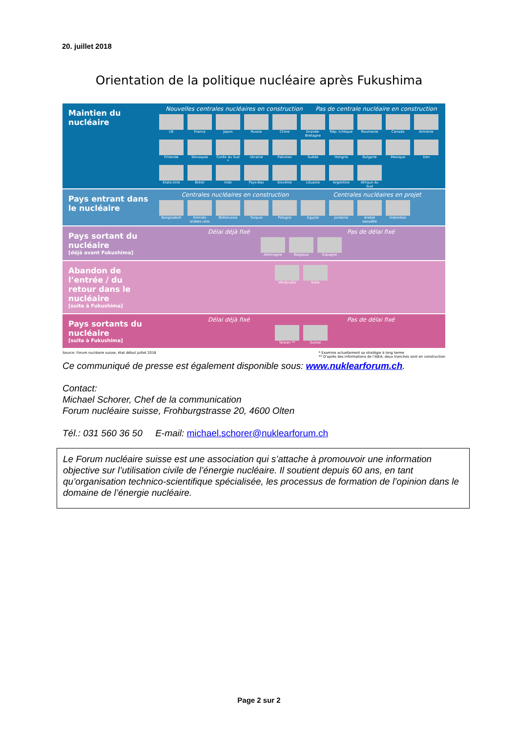20. juillet 2018
Orientation de la politique nucléaire après Fukushima
Maintien du nucléaire
Nouvelles centrales nucléaires en construction Pas de centrale nucléaire en construction
UE
France
Japon
Russie
Chine
Grande-Bretagne
Rép. tchèque
Roumanie
Canada
Arménie
Finlande
Slovaquie
Corée du Sud *
Ukraine
Pakistan
Suède
Hongrie
Bulgarie
Mexique
Iran
Etats-Unis
Brésil
Inde
Pays-Bas
Slovénie
Lituanie
Argentine
Afrique du Sud
Pays entrant dans le nucléaire
Centrales nucléaires en construction Centrales nucléaires en projet
Bangladesh
Emirats arabes unis
Biélorussie
Turquie
Pologne
Egypte
Jordanie
Arabie saoudite
Indonésie
Pays sortant du nucléaire
[déjà avant Fukushima]
Délai déjà fixé Pas de délai fixé
Allemagne
Belgique
Espagne
Abandon de l’entrée / du retour dans le nucléaire
[suite à Fukushima]
Vénézuéla
Italie
Pays sortants du nucléaire
[suite à Fukushima]
Délai déjà fixé Pas de délai fixé
Taiwan **
Suisse
Source: Forum nucléaire suisse, état début juillet 2018 * Examine actuellement sa stratégie à long terme
** D’après des informations de l’AIEA: deux tranches sont en construction
Ce communiqué de presse est également disponible sous: www.nuklearforum.ch.
Contact:
Michael Schorer, Chef de la communication
Forum nucléaire suisse, Frohburgstrasse 20, 4600 Olten
Tél.: 031 560 36 50 E-mail: michael.schorer@nuklearforum.ch
Le Forum nucléaire suisse est une association qui s’attache à promouvoir une information objective sur l’utilisation civile de l’énergie nucléaire. Il soutient depuis 60 ans, en tant qu’organisation technico-scientifique spécialisée, les processus de formation de l’opinion dans le domaine de l’énergie nucléaire.
Page 2 sur 2